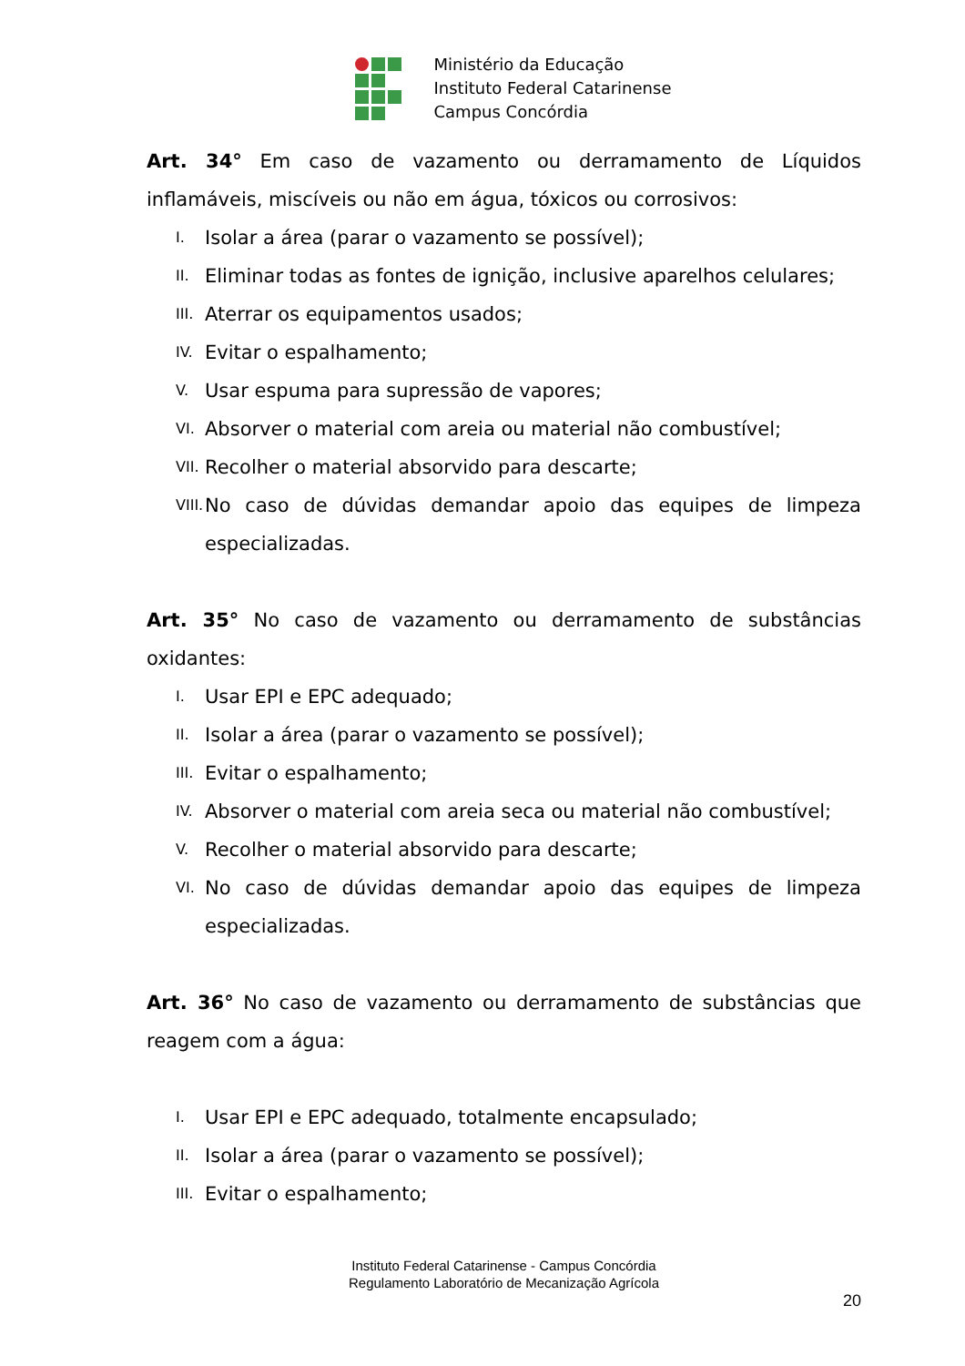Ministério da Educação
Instituto Federal Catarinense
Campus Concórdia
Art. 34° Em caso de vazamento ou derramamento de Líquidos inflamáveis, miscíveis ou não em água, tóxicos ou corrosivos:
I. Isolar a área (parar o vazamento se possível);
II. Eliminar todas as fontes de ignição, inclusive aparelhos celulares;
III. Aterrar os equipamentos usados;
IV. Evitar o espalhamento;
V. Usar espuma para supressão de vapores;
VI. Absorver o material com areia ou material não combustível;
VII. Recolher o material absorvido para descarte;
VIII. No caso de dúvidas demandar apoio das equipes de limpeza especializadas.
Art. 35° No caso de vazamento ou derramamento de substâncias oxidantes:
I. Usar EPI e EPC adequado;
II. Isolar a área (parar o vazamento se possível);
III. Evitar o espalhamento;
IV. Absorver o material com areia seca ou material não combustível;
V. Recolher o material absorvido para descarte;
VI. No caso de dúvidas demandar apoio das equipes de limpeza especializadas.
Art. 36° No caso de vazamento ou derramamento de substâncias que reagem com a água:
I. Usar EPI e EPC adequado, totalmente encapsulado;
II. Isolar a área (parar o vazamento se possível);
III. Evitar o espalhamento;
Instituto Federal Catarinense - Campus Concórdia
Regulamento Laboratório de Mecanização Agrícola
20